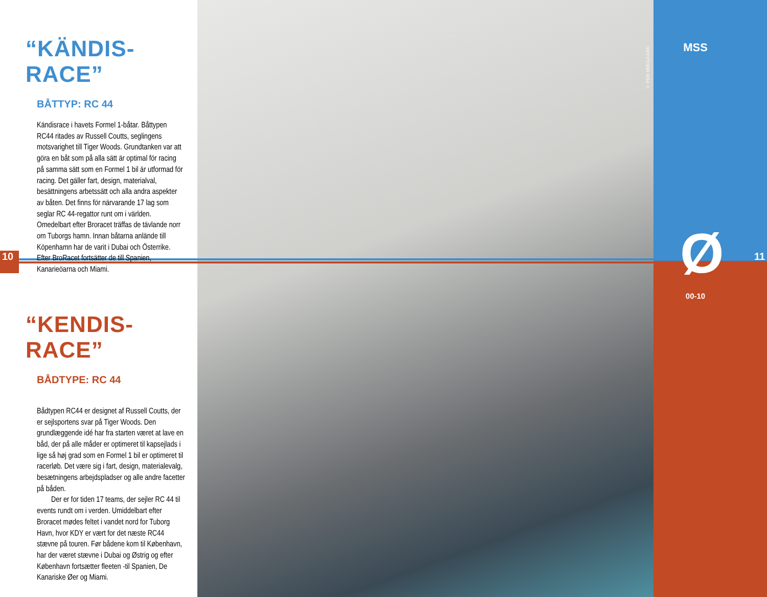10 11
MSS
© PER HEEGAARD
Ø
00-10
“KÄNDIS-RACE”
BÅTTYP: RC 44
Kändisrace i havets Formel 1-båtar. Båttypen RC44 ritades av Russell Coutts, seglingens motsvarighet till Tiger Woods. Grundtanken var att göra en båt som på alla sätt är optimal för racing på samma sätt som en Formel 1 bil är utformad för racing. Det gäller fart, design, materialval, besättningens arbetssätt och alla andra aspekter av båten. Det finns för närvarande 17 lag som seglar RC 44-regattor runt om i världen. Omedelbart efter Broracet träffas de tävlande norr om Tuborgs hamn. Innan båtarna anlände till Köpenhamn har de varit i Dubai och Österrike. Efter BroRacet fortsätter de till Spanien, Kanarieöarna och Miami.
“KENDIS-RACE”
BÅDTYPE: RC 44
Bådtypen RC44 er designet af Russell Coutts, der er sejlsportens svar på Tiger Woods. Den grundlæggende idé har fra starten været at lave en båd, der på alle måder er optimeret til kapsejlads i lige så høj grad som en Formel 1 bil er optimeret til racerløb. Det være sig i fart, design, materialevalg, besætningens arbejdspladser og alle andre facetter på båden.
Der er for tiden 17 teams, der sejler RC 44 til events rundt om i verden. Umiddelbart efter Broracet mødes feltet i vandet nord for Tuborg Havn, hvor KDY er vært for det næste RC44 stævne på touren. Før bådene kom til København, har der været stævne i Dubai og Østrig og efter København fortsætter fleeten -til Spanien, De Kanariske Øer og Miami.